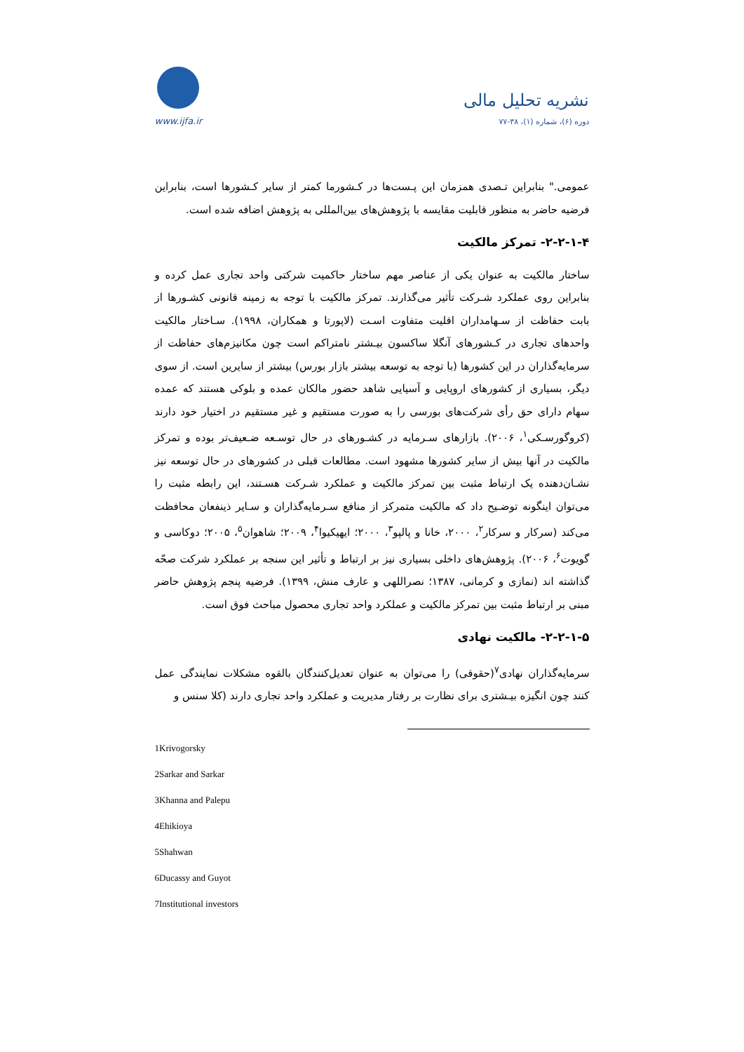www.ijfa.ir
نشریه تحلیل مالی
دوره (۶)، شماره (۱)، ۳۸-۷۷
عمومی." بنابراین تـصدی همزمان این پـست‌ها در کـشورما کمتر از سایر کـشورها است، بنابراین فرضیه حاضر به منظور قابلیت مقایسه با پژوهش‌های بین‌المللی به پژوهش اضافه شده است.
۲-۲-۱-۴- تمرکز مالکیت
ساختار مالکیت به عنوان یکی از عناصر مهم ساختار حاکمیت شرکتی واحد تجاری عمل کرده و بنابراین روی عملکرد شـرکت تأثیر می‌گذارند. تمرکز مالکیت با توجه به زمینه قانونی کشـورها از بابت حفاظت از سـهامداران اقلیت متفاوت اسـت (لاپورتا و همکاران، ۱۹۹۸). سـاختار مالکیت واحدهای تجاری در کـشورهای آنگلا ساکسون بیـشتر نامتراکم است چون مکانیزم‌های حفاظت از سرمایه‌گذاران در این کشورها (با توجه به توسعه بیشتر بازار بورس) بیشتر از سایرین است. از سوی دیگر، بسیاری از کشورهای اروپایی و آسیایی شاهد حضور مالکان عمده و بلوکی هستند که عمده سهام دارای حق رأی شرکت‌های بورسی را به صورت مستقیم و غیر مستقیم در اختیار خود دارند (کروگورسـکی<sup>۱</sup>، ۲۰۰۶). بازارهای سـرمایه در کشـورهای در حال توسـعه ضـعیف‌تر بوده و تمرکز مالکیت در آنها بیش از سایر کشورها مشهود است. مطالعات قبلی در کشورهای در حال توسعه نیز نشـان‌دهنده یک ارتباط مثبت بین تمرکز مالکیت و عملکرد شـرکت هسـتند، این رابطه مثبت را می‌توان اینگونه توضـیح داد که مالکیت متمرکز از منافع سـرمایه‌گذاران و سـایر ذینفعان محافظت می‌کند (سرکار و سرکار<sup>۲</sup>، ۲۰۰۰، خانا و پالپو<sup>۳</sup>، ۲۰۰۰؛ ایهیکیوا<sup>۴</sup>، ۲۰۰۹؛ شاهوان<sup>۵</sup>، ۲۰۰۵؛ دوکاسی و گویوت<sup>۶</sup>، ۲۰۰۶). پژوهش‌های داخلی بسیاری نیز بر ارتباط و تأثیر این سنجه بر عملکرد شرکت صحّه گذاشته اند (نمازی و کرمانی، ۱۳۸۷؛ نصراللهی و عارف منش، ۱۳۹۹). فرضیه پنجم پژوهش حاضر مبنی بر ارتباط مثبت بین تمرکز مالکیت و عملکرد واحد تجاری محصول مباحث فوق است.
۲-۲-۱-۵- مالکیت نهادی
سرمایه‌گذاران نهادی<sup>۷</sup>(حقوقی) را می‌توان به عنوان تعدیل‌کنندگان بالقوه مشکلات نمایندگی عمل کنند چون انگیزه بیـشتری برای نظارت بر رفتار مدیریت و عملکرد واحد تجاری دارند (کلا سنس و
1Krivogorsky
2Sarkar and Sarkar
3Khanna and Palepu
4Ehikioya
5Shahwan
6Ducassy and Guyot
7Institutional investors